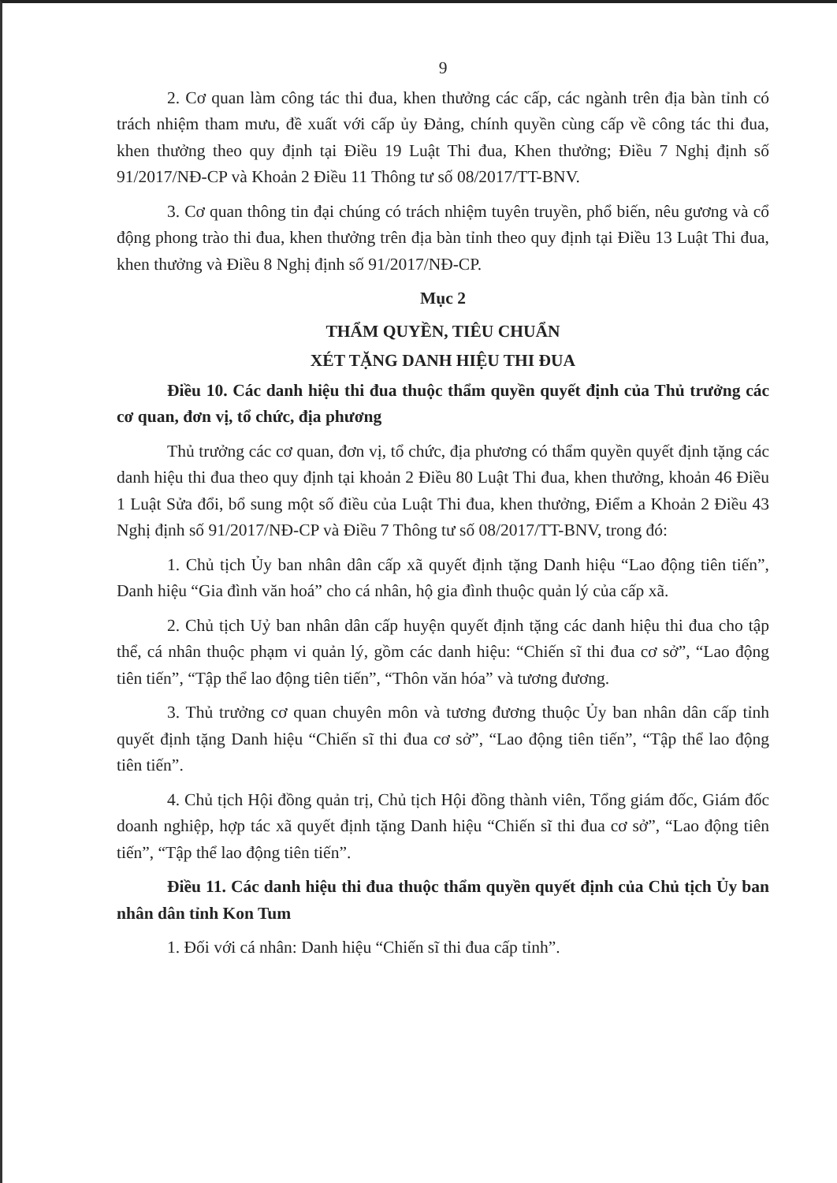9
2. Cơ quan làm công tác thi đua, khen thưởng các cấp, các ngành trên địa bàn tỉnh có trách nhiệm tham mưu, đề xuất với cấp ủy Đảng, chính quyền cùng cấp về công tác thi đua, khen thưởng theo quy định tại Điều 19 Luật Thi đua, Khen thưởng; Điều 7 Nghị định số 91/2017/NĐ-CP và Khoản 2 Điều 11 Thông tư số 08/2017/TT-BNV.
3. Cơ quan thông tin đại chúng có trách nhiệm tuyên truyền, phổ biến, nêu gương và cổ động phong trào thi đua, khen thưởng trên địa bàn tỉnh theo quy định tại Điều 13 Luật Thi đua, khen thưởng và Điều 8 Nghị định số 91/2017/NĐ-CP.
Mục 2
THẨM QUYỀN, TIÊU CHUẨN
XÉT TẶNG DANH HIỆU THI ĐUA
Điều 10. Các danh hiệu thi đua thuộc thẩm quyền quyết định của Thủ trưởng các cơ quan, đơn vị, tổ chức, địa phương
Thủ trưởng các cơ quan, đơn vị, tổ chức, địa phương có thẩm quyền quyết định tặng các danh hiệu thi đua theo quy định tại khoản 2 Điều 80 Luật Thi đua, khen thưởng, khoản 46 Điều 1 Luật Sửa đổi, bổ sung một số điều của Luật Thi đua, khen thưởng, Điểm a Khoản 2 Điều 43 Nghị định số 91/2017/NĐ-CP và Điều 7 Thông tư số 08/2017/TT-BNV, trong đó:
1. Chủ tịch Ủy ban nhân dân cấp xã quyết định tặng Danh hiệu “Lao động tiên tiến”, Danh hiệu “Gia đình văn hoá” cho cá nhân, hộ gia đình thuộc quản lý của cấp xã.
2. Chủ tịch Uỷ ban nhân dân cấp huyện quyết định tặng các danh hiệu thi đua cho tập thể, cá nhân thuộc phạm vi quản lý, gồm các danh hiệu: “Chiến sĩ thi đua cơ sở”, “Lao động tiên tiến”, “Tập thể lao động tiên tiến”, “Thôn văn hóa” và tương đương.
3. Thủ trưởng cơ quan chuyên môn và tương đương thuộc Ủy ban nhân dân cấp tỉnh quyết định tặng Danh hiệu “Chiến sĩ thi đua cơ sở”, “Lao động tiên tiến”, “Tập thể lao động tiên tiến”.
4. Chủ tịch Hội đồng quản trị, Chủ tịch Hội đồng thành viên, Tổng giám đốc, Giám đốc doanh nghiệp, hợp tác xã quyết định tặng Danh hiệu “Chiến sĩ thi đua cơ sở”, “Lao động tiên tiến”, “Tập thể lao động tiên tiến”.
Điều 11. Các danh hiệu thi đua thuộc thẩm quyền quyết định của Chủ tịch Ủy ban nhân dân tỉnh Kon Tum
1. Đối với cá nhân: Danh hiệu “Chiến sĩ thi đua cấp tỉnh”.